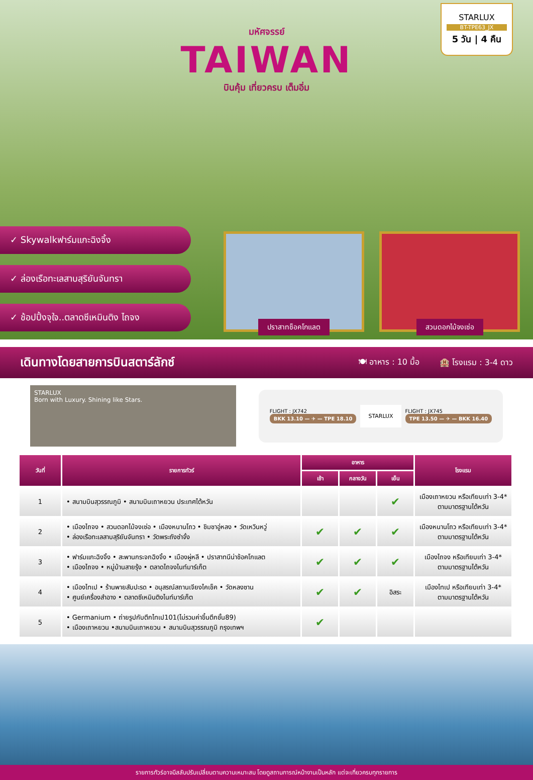มหัศจรรย์
TAIWAN
บินคุ้ม เที่ยวครบ เต็มอิ่ม
STARLUX
BT-TPE63_JX
5 วัน | 4 คืน
✓ Skywalkฟาร์มแกะฉิงจิ้ง
✓ ล่องเรือทะเลสาบสุริยันจันทรา
✓ ช้อปปิ้งจุใจ..ตลาดซีเหมินติง ไถจง
ปราสาทช็อคโกแลต สวนดอกไม้จงเซ่อ
เดินทางโดยสายการบินสตาร์ลักซ์
🍽 อาหาร : 10 มื้อ 🏨 โรงแรม : 3-4 ดาว
STARLUX
Born with Luxury. Shining like Stars.
FLIGHT : JX742
BKK 13.10 — ✈ — TPE 18.10
STARLUX
FLIGHT : JX745
TPE 13.50 — ✈ — BKK 16.40
| วันที่ | รายการทัวร์ | อาหาร | | | โรงแรม |
| --- | --- | --- | --- | --- | --- |
| | | เช้า | กลางวัน | เย็น | |
| 1 | • สนามบินสุวรรณภูมิ • สนามบินเถาหยวน ประเทศไต้หวัน | | | ✔ | เมืองเถาหยวน หรือเทียบเท่า 3-4* ตามมาตรฐานไต้หวัน |
| 2 | • เมืองไถจง • สวนดอกไม้จงเซ่อ • เมืองหนานโถว • ชิมชาอู่หลง • วัดเหวินหวู่ • ล่องเรือทะเลสาบสุริยันจันทรา • วัดพระถังซำจั๋ง | ✔ | ✔ | ✔ | เมืองหนานโถว หรือเทียบเท่า 3-4* ตามมาตรฐานไต้หวัน |
| 3 | • ฟาร์มแกะฉิงจิ้ง • สะพานกระจกฉิงจิ้ง • เมืองผู่หลี • ปราสาทนีน่าช้อคโกแลต • เมืองไถจง • หมู่บ้านสายรุ้ง • ตลาดไถจงไนท์มาร์เก็ต | ✔ | ✔ | ✔ | เมืองไถจง หรือเทียบเท่า 3-4* ตามมาตรฐานไต้หวัน |
| 4 | • เมืองไทเป • ร้านพายสับปะรด • อนุสรณ์สถานเจียงไคเช็ค • วัดหลงซาน • ศูนย์เครื่องสำอาง • ตลาดซีเหมินติงไนท์มาร์เก็ต | ✔ | ✔ | อิสระ | เมืองไทเป หรือเทียบเท่า 3-4* ตามมาตรฐานไต้หวัน |
| 5 | • Germanium • ถ่ายรูปกับตึกไทเป101(ไม่รวมค่าขึ้นตึกชั้น89) • เมืองเถาหยวน •สนามบินเถาหยวน • สนามบินสุวรรณภูมิ กรุงเทพฯ | ✔ | | | |
รายการทัวร์อาจมีสลับปรับเปลี่ยนตามความเหมาะสม โดยดูสถานการณ์หน้างานเป็นหลัก แต่จะเที่ยวครบทุกรายการ